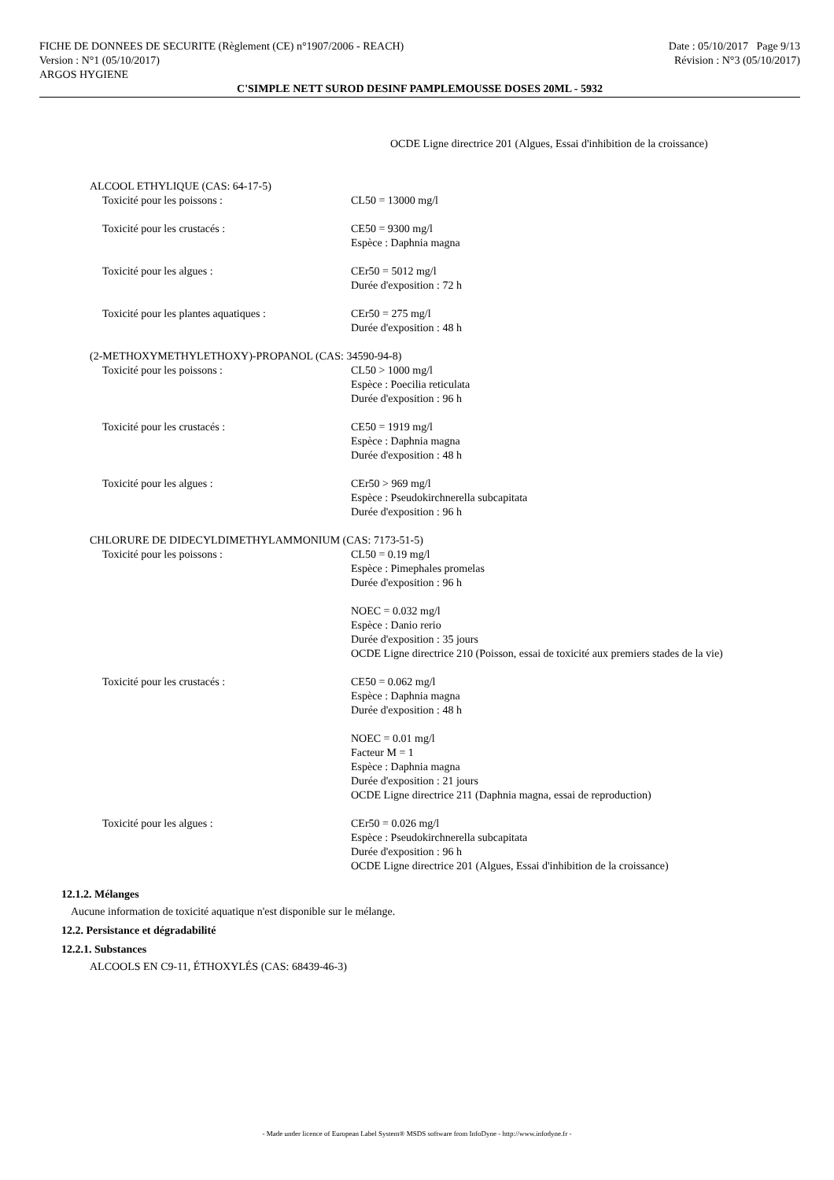FICHE DE DONNEES DE SECURITE (Règlement (CE) n°1907/2006 - REACH)
Version : N°1 (05/10/2017)
ARGOS HYGIENE
Date : 05/10/2017 Page 9/13
Révision : N°3 (05/10/2017)
C'SIMPLE NETT SUROD DESINF PAMPLEMOUSSE DOSES 20ML - 5932
OCDE Ligne directrice 201 (Algues, Essai d'inhibition de la croissance)
ALCOOL ETHYLIQUE (CAS: 64-17-5)
Toxicité pour les poissons : CL50 = 13000 mg/l
Toxicité pour les crustacés : CE50 = 9300 mg/l
Espèce : Daphnia magna
Toxicité pour les algues : CEr50 = 5012 mg/l
Durée d'exposition : 72 h
Toxicité pour les plantes aquatiques :
CEr50 = 275 mg/l
Durée d'exposition : 48 h
(2-METHOXYMETHYLETHOXY)-PROPANOL (CAS: 34590-94-8)
Toxicité pour les poissons : CL50 > 1000 mg/l
Espèce : Poecilia reticulata
Durée d'exposition : 96 h
Toxicité pour les crustacés : CE50 = 1919 mg/l
Espèce : Daphnia magna
Durée d'exposition : 48 h
Toxicité pour les algues : CEr50 > 969 mg/l
Espèce : Pseudokirchnerella subcapitata
Durée d'exposition : 96 h
CHLORURE DE DIDECYLDIMETHYLAMMONIUM (CAS: 7173-51-5)
Toxicité pour les poissons : CL50 = 0.19 mg/l
Espèce : Pimephales promelas
Durée d'exposition : 96 h
NOEC = 0.032 mg/l
Espèce : Danio rerio
Durée d'exposition : 35 jours
OCDE Ligne directrice 210 (Poisson, essai de toxicité aux premiers stades de la vie)
Toxicité pour les crustacés : CE50 = 0.062 mg/l
Espèce : Daphnia magna
Durée d'exposition : 48 h
NOEC = 0.01 mg/l
Facteur M = 1
Espèce : Daphnia magna
Durée d'exposition : 21 jours
OCDE Ligne directrice 211 (Daphnia magna, essai de reproduction)
Toxicité pour les algues : CEr50 = 0.026 mg/l
Espèce : Pseudokirchnerella subcapitata
Durée d'exposition : 96 h
OCDE Ligne directrice 201 (Algues, Essai d'inhibition de la croissance)
12.1.2. Mélanges
Aucune information de toxicité aquatique n'est disponible sur le mélange.
12.2. Persistance et dégradabilité
12.2.1. Substances
ALCOOLS EN C9-11, ÉTHOXYLÉS (CAS: 68439-46-3)
- Made under licence of European Label System® MSDS software from InfoDyne - http://www.infodyne.fr -